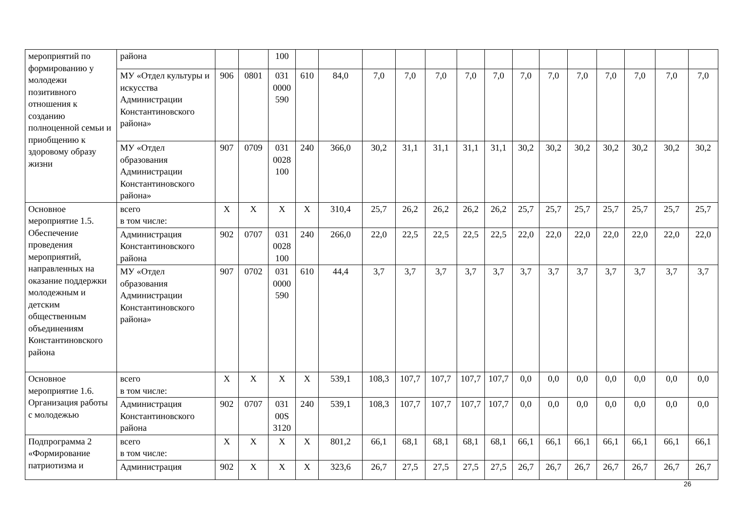| мероприятий по формированию у молодежи позитивного отношения к созданию полноценной семьи и приобщению к здоровому образу жизни | района | | | 100 | | | | | | | | | | | | | | |
| | МУ «Отдел культуры и искусства Администрации Константиновского района» | 906 | 0801 | 031 0000 590 | 610 | 84,0 | 7,0 | 7,0 | 7,0 | 7,0 | 7,0 | 7,0 | 7,0 | 7,0 | 7,0 | 7,0 | 7,0 | 7,0 |
| | МУ «Отдел образования Администрации Константиновского района» | 907 | 0709 | 031 0028 100 | 240 | 366,0 | 30,2 | 31,1 | 31,1 | 31,1 | 31,1 | 30,2 | 30,2 | 30,2 | 30,2 | 30,2 | 30,2 | 30,2 |
| Основное мероприятие 1.5. Обеспечение проведения мероприятий, направленных на оказание поддержки молодежным и детским общественным объединениям Константиновского района | всего в том числе: | X | X | X | X | 310,4 | 25,7 | 26,2 | 26,2 | 26,2 | 26,2 | 25,7 | 25,7 | 25,7 | 25,7 | 25,7 | 25,7 | 25,7 |
| | Администрация Константиновского района | 902 | 0707 | 031 0028 100 | 240 | 266,0 | 22,0 | 22,5 | 22,5 | 22,5 | 22,5 | 22,0 | 22,0 | 22,0 | 22,0 | 22,0 | 22,0 | 22,0 |
| | МУ «Отдел образования Администрации Константиновского района» | 907 | 0702 | 031 0000 590 | 610 | 44,4 | 3,7 | 3,7 | 3,7 | 3,7 | 3,7 | 3,7 | 3,7 | 3,7 | 3,7 | 3,7 | 3,7 | 3,7 |
| Основное мероприятие 1.6. Организация работы с молодежью | всего в том числе: | X | X | X | X | 539,1 | 108,3 | 107,7 | 107,7 | 107,7 | 107,7 | 0,0 | 0,0 | 0,0 | 0,0 | 0,0 | 0,0 | 0,0 |
| | Администрация Константиновского района | 902 | 0707 | 031 00S 3120 | 240 | 539,1 | 108,3 | 107,7 | 107,7 | 107,7 | 107,7 | 0,0 | 0,0 | 0,0 | 0,0 | 0,0 | 0,0 | 0,0 |
| Подпрограмма 2 «Формирование патриотизма и | всего в том числе: | X | X | X | X | 801,2 | 66,1 | 68,1 | 68,1 | 68,1 | 68,1 | 66,1 | 66,1 | 66,1 | 66,1 | 66,1 | 66,1 | 66,1 |
| | Администрация | 902 | X | X | X | 323,6 | 26,7 | 27,5 | 27,5 | 27,5 | 27,5 | 26,7 | 26,7 | 26,7 | 26,7 | 26,7 | 26,7 | 26,7 |
26